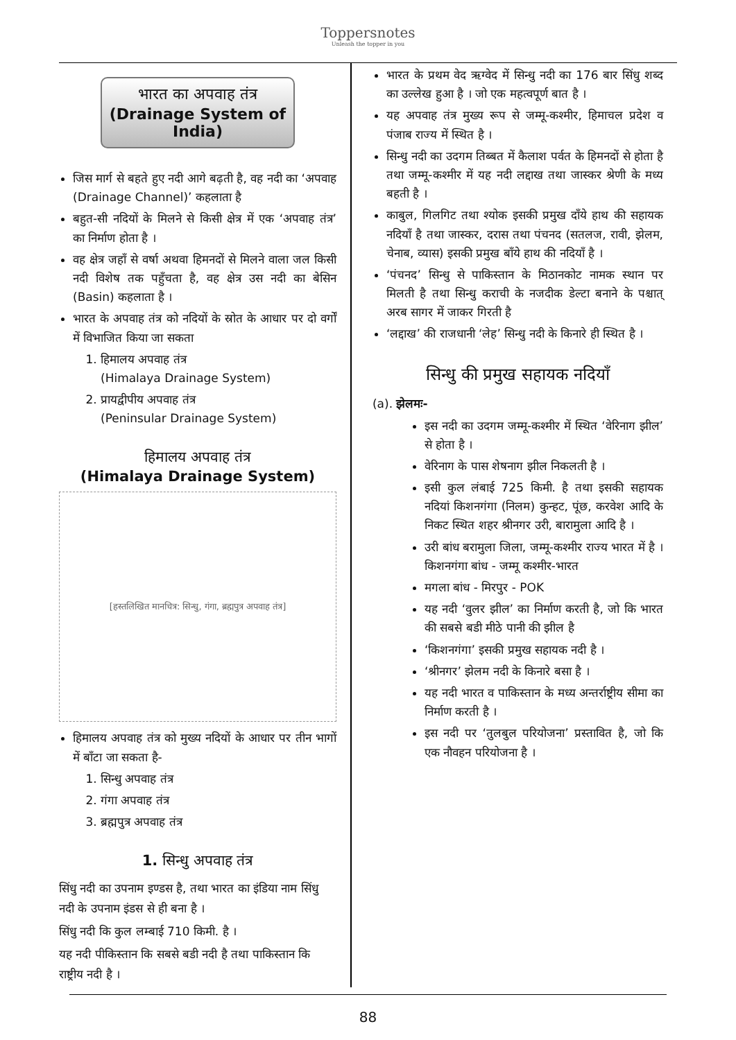Toppersnotes
Unleash the topper in you
भारत का अपवाह तंत्र
(Drainage System of India)
जिस मार्ग से बहते हुए नदी आगे बढ़ती है, वह नदी का ‘अपवाह (Drainage Channel)’ कहलाता है
बहुत-सी नदियों के मिलने से किसी क्षेत्र में एक ‘अपवाह तंत्र’ का निर्माण होता है ।
वह क्षेत्र जहाँ से वर्षा अथवा हिमनदों से मिलने वाला जल किसी नदी विशेष तक पहुँचता है, वह क्षेत्र उस नदी का बेसिन (Basin) कहलाता है ।
भारत के अपवाह तंत्र को नदियों के स्रोत के आधार पर दो वर्गों में विभाजित किया जा सकता
1. हिमालय अपवाह तंत्र
(Himalaya Drainage System)
2. प्रायद्वीपीय अपवाह तंत्र
(Peninsular Drainage System)
हिमालय अपवाह तंत्र
(Himalaya Drainage System)
[हस्तलिखित मानचित्र: सिन्धु, गंगा, ब्रह्मपुत्र अपवाह तंत्र]
हिमालय अपवाह तंत्र को मुख्य नदियों के आधार पर तीन भागों में बाँटा जा सकता है-
1. सिन्धु अपवाह तंत्र
2. गंगा अपवाह तंत्र
3. ब्रह्मपुत्र अपवाह तंत्र
1. सिन्धु अपवाह तंत्र
सिंधु नदी का उपनाम इण्डस है, तथा भारत का इंडिया नाम सिंधु नदी के उपनाम इंडस से ही बना है ।
सिंधु नदी कि कुल लम्बाई 710 किमी. है ।
यह नदी पीकिस्तान कि सबसे बडी नदी है तथा पाकिस्तान कि राष्ट्रीय नदी है ।
भारत के प्रथम वेद ऋग्वेद में सिन्धु नदी का 176 बार सिंधु शब्द का उल्लेख हुआ है । जो एक महत्वपूर्ण बात है ।
यह अपवाह तंत्र मुख्य रूप से जम्मू-कश्मीर, हिमाचल प्रदेश व पंजाब राज्य में स्थित है ।
सिन्धु नदी का उदगम तिब्बत में कैलाश पर्वत के हिमनदों से होता है तथा जम्मू-कश्मीर में यह नदी लद्दाख तथा जास्कर श्रेणी के मध्य बहती है ।
काबुल, गिलगिट तथा श्योक इसकी प्रमुख दाँये हाथ की सहायक नदियाँ है तथा जास्कर, दरास तथा पंचनद (सतलज, रावी, झेलम, चेनाब, व्यास) इसकी प्रमुख बाँये हाथ की नदियाँ है ।
‘पंचनद’ सिन्धु से पाकिस्तान के मिठानकोट नामक स्थान पर मिलती है तथा सिन्धु कराची के नजदीक डेल्टा बनाने के पश्चात् अरब सागर में जाकर गिरती है
‘लद्दाख’ की राजधानी ‘लेह’ सिन्धु नदी के किनारे ही स्थित है ।
सिन्धु की प्रमुख सहायक नदियाँ
(a). झेलमः-
इस नदी का उदगम जम्मू-कश्मीर में स्थित ‘वेरिनाग झील’ से होता है ।
वेरिनाग के पास शेषनाग झील निकलती है ।
इसी कुल लंबाई 725 किमी. है तथा इसकी सहायक नदियां किशनगंगा (निलम) कुन्हट, पूंछ, करवेश आदि के निकट स्थित शहर श्रीनगर उरी, बारामुला आदि है ।
उरी बांध बरामुला जिला, जम्मू-कश्मीर राज्य भारत में है । किशनगंगा बांध - जम्मू कश्मीर-भारत
मगला बांध - मिरपुर - POK
यह नदी ‘वुलर झील’ का निर्माण करती है, जो कि भारत की सबसे बडी मीठे पानी की झील है
‘किशनगंगा’ इसकी प्रमुख सहायक नदी है ।
‘श्रीनगर’ झेलम नदी के किनारे बसा है ।
यह नदी भारत व पाकिस्तान के मध्य अन्तर्राष्ट्रीय सीमा का निर्माण करती है ।
इस नदी पर ‘तुलबुल परियोजना’ प्रस्तावित है, जो कि एक नौवहन परियोजना है ।
88